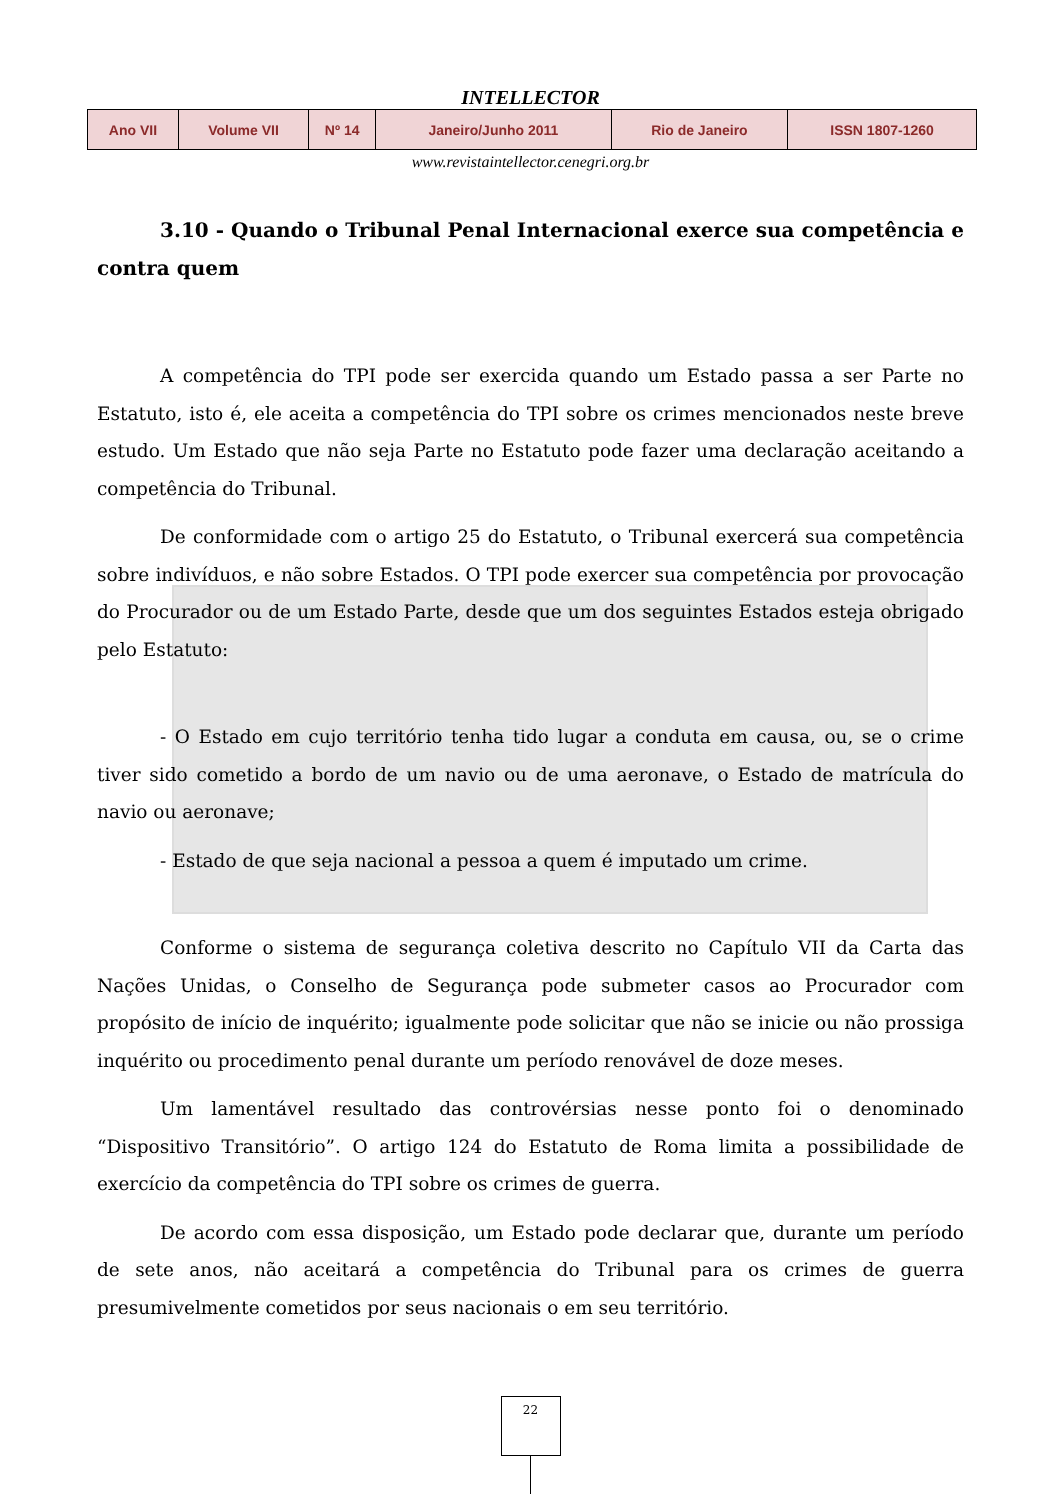INTELLECTOR
| Ano VII | Volume VII | Nº 14 | Janeiro/Junho 2011 | Rio de Janeiro | ISSN 1807-1260 |
www.revistaintellector.cenegri.org.br
3.10 - Quando o Tribunal Penal Internacional exerce sua competência e contra quem
A competência do TPI pode ser exercida quando um Estado passa a ser Parte no Estatuto, isto é, ele aceita a competência do TPI sobre os crimes mencionados neste breve estudo. Um Estado que não seja Parte no Estatuto pode fazer uma declaração aceitando a competência do Tribunal.
De conformidade com o artigo 25 do Estatuto, o Tribunal exercerá sua competência sobre indivíduos, e não sobre Estados. O TPI pode exercer sua competência por provocação do Procurador ou de um Estado Parte, desde que um dos seguintes Estados esteja obrigado pelo Estatuto:
- O Estado em cujo território tenha tido lugar a conduta em causa, ou, se o crime tiver sido cometido a bordo de um navio ou de uma aeronave, o Estado de matrícula do navio ou aeronave;
- Estado de que seja nacional a pessoa a quem é imputado um crime.
Conforme o sistema de segurança coletiva descrito no Capítulo VII da Carta das Nações Unidas, o Conselho de Segurança pode submeter casos ao Procurador com propósito de início de inquérito; igualmente pode solicitar que não se inicie ou não prossiga inquérito ou procedimento penal durante um período renovável de doze meses.
Um lamentável resultado das controvérsias nesse ponto foi o denominado “Dispositivo Transitório”. O artigo 124 do Estatuto de Roma limita a possibilidade de exercício da competência do TPI sobre os crimes de guerra.
De acordo com essa disposição, um Estado pode declarar que, durante um período de sete anos, não aceitará a competência do Tribunal para os crimes de guerra presumivelmente cometidos por seus nacionais o em seu território.
22